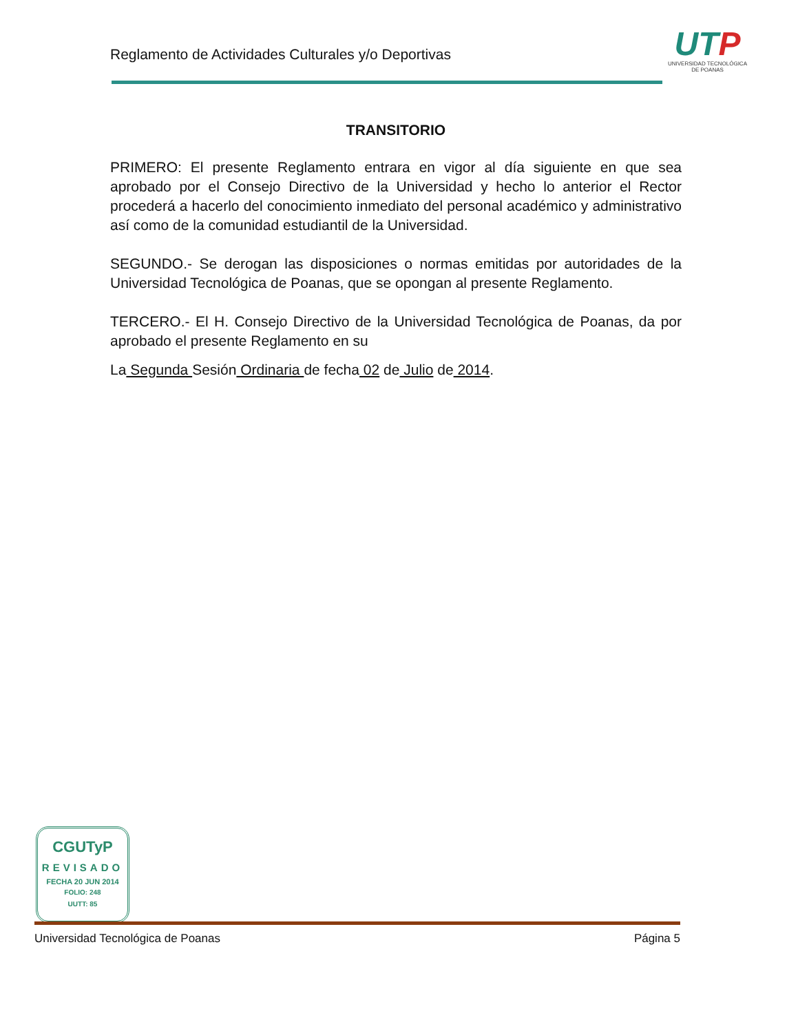Reglamento de Actividades Culturales y/o Deportivas
UTP
UNIVERSIDAD TECNOLÓGICA
DE POANAS
TRANSITORIO
PRIMERO: El presente Reglamento entrara en vigor al día siguiente en que sea aprobado por el Consejo Directivo de la Universidad y hecho lo anterior el Rector procederá a hacerlo del conocimiento inmediato del personal académico y administrativo así como de la comunidad estudiantil de la Universidad.
SEGUNDO.- Se derogan las disposiciones o normas emitidas por autoridades de la Universidad Tecnológica de Poanas, que se opongan al presente Reglamento.
TERCERO.- El H. Consejo Directivo de la Universidad Tecnológica de Poanas, da por aprobado el presente Reglamento en su
La Segunda Sesión Ordinaria de fecha 02 de Julio de 2014.
CGUTyP
REVISADO
FECHA 20 JUN 2014
FOLIO: 248
UUTT: 85
Universidad Tecnológica de Poanas Página 5